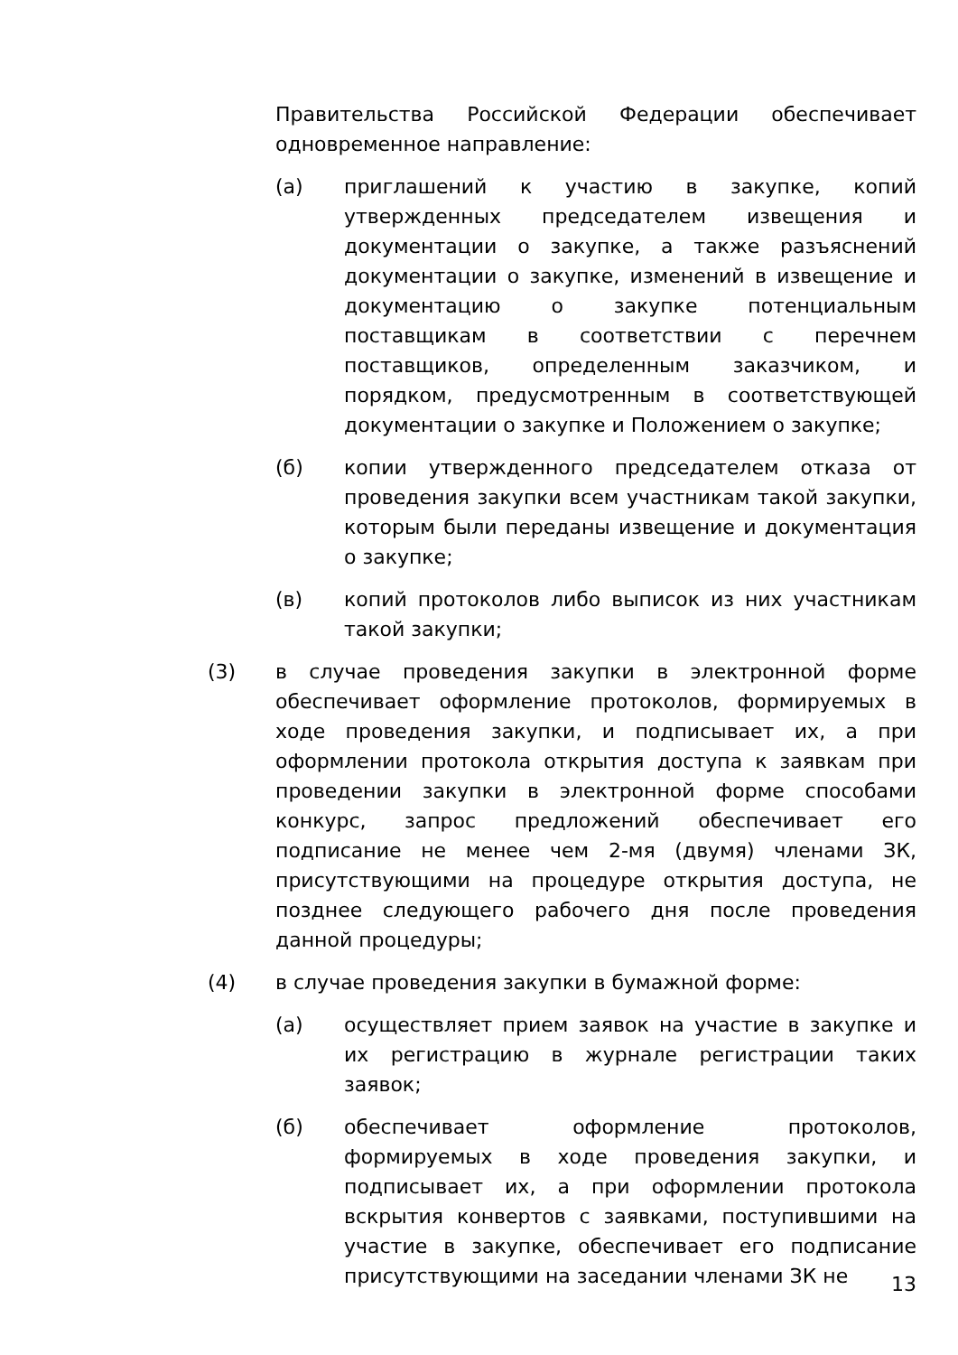Правительства Российской Федерации обеспечивает одновременное направление:
(а) приглашений к участию в закупке, копий утвержденных председателем извещения и документации о закупке, а также разъяснений документации о закупке, изменений в извещение и документацию о закупке потенциальным поставщикам в соответствии с перечнем поставщиков, определенным заказчиком, и порядком, предусмотренным в соответствующей документации о закупке и Положением о закупке;
(б) копии утвержденного председателем отказа от проведения закупки всем участникам такой закупки, которым были переданы извещение и документация о закупке;
(в) копий протоколов либо выписок из них участникам такой закупки;
(3) в случае проведения закупки в электронной форме обеспечивает оформление протоколов, формируемых в ходе проведения закупки, и подписывает их, а при оформлении протокола открытия доступа к заявкам при проведении закупки в электронной форме способами конкурс, запрос предложений обеспечивает его подписание не менее чем 2-мя (двумя) членами ЗК, присутствующими на процедуре открытия доступа, не позднее следующего рабочего дня после проведения данной процедуры;
(4) в случае проведения закупки в бумажной форме:
(а) осуществляет прием заявок на участие в закупке и их регистрацию в журнале регистрации таких заявок;
(б) обеспечивает оформление протоколов, формируемых в ходе проведения закупки, и подписывает их, а при оформлении протокола вскрытия конвертов с заявками, поступившими на участие в закупке, обеспечивает его подписание присутствующими на заседании членами ЗК не
13